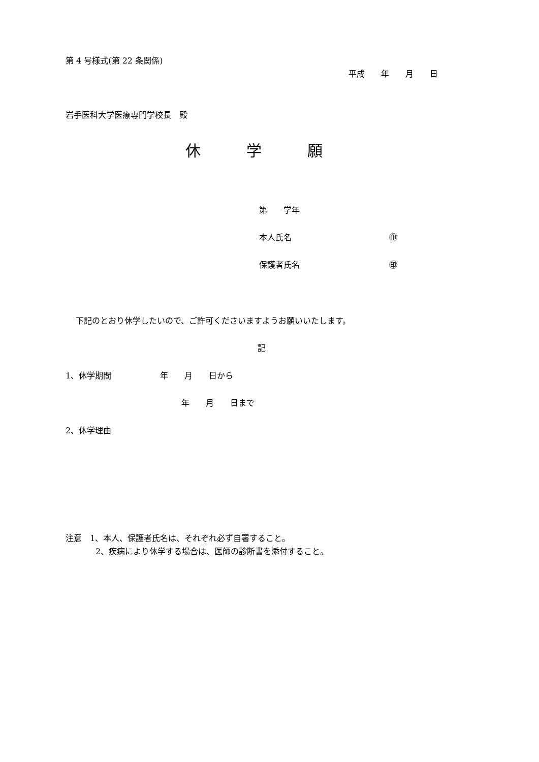第 4 号様式(第 22 条関係)
平成　　年　　月　　日
岩手医科大学医療専門学校長　殿
休　　　学　　　願
第　　学年
本人氏名　　　　　　　　　　　　㊞
保護者氏名　　　　　　　　　　　㊞
下記のとおり休学したいので、ご許可くださいますようお願いいたします。
記
1、休学期間　　　　　　年　　月　　日から
年　　月　　日まで
2、休学理由
注意　1、本人、保護者氏名は、それぞれ必ず自署すること。
2、疾病により休学する場合は、医師の診断書を添付すること。